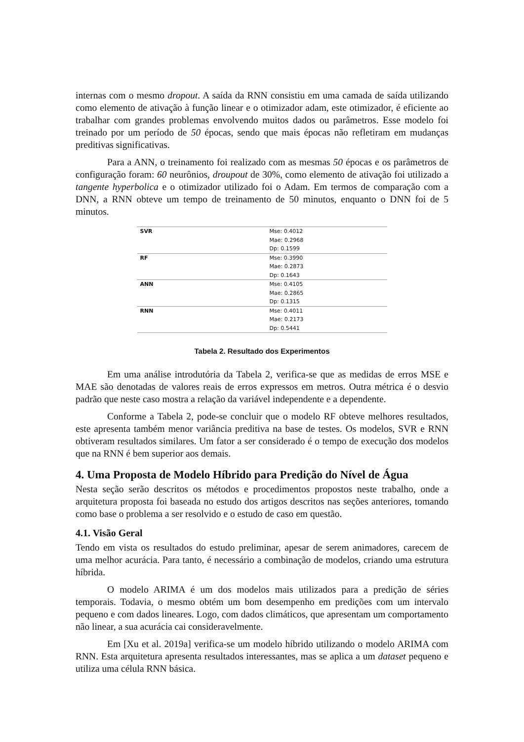internas com o mesmo dropout. A saída da RNN consistiu em uma camada de saída utilizando como elemento de ativação à função linear e o otimizador adam, este otimizador, é eficiente ao trabalhar com grandes problemas envolvendo muitos dados ou parâmetros. Esse modelo foi treinado por um período de 50 épocas, sendo que mais épocas não refletiram em mudanças preditivas significativas.
Para a ANN, o treinamento foi realizado com as mesmas 50 épocas e os parâmetros de configuração foram: 60 neurônios, droupout de 30%, como elemento de ativação foi utilizado a tangente hyperbolica e o otimizador utilizado foi o Adam. Em termos de comparação com a DNN, a RNN obteve um tempo de treinamento de 50 minutos, enquanto o DNN foi de 5 minutos.
| SVR | Mse: 0.4012 Mae: 0.2968 Dp: 0.1599 |
| RF | Mse: 0.3990 Mae: 0.2873 Dp: 0.1643 |
| ANN | Mse: 0.4105 Mae: 0.2865 Dp: 0.1315 |
| RNN | Mse: 0.4011 Mae: 0.2173 Dp: 0.5441 |
Tabela 2. Resultado dos Experimentos
Em uma análise introdutória da Tabela 2, verifica-se que as medidas de erros MSE e MAE são denotadas de valores reais de erros expressos em metros. Outra métrica é o desvio padrão que neste caso mostra a relação da variável independente e a dependente.
Conforme a Tabela 2, pode-se concluir que o modelo RF obteve melhores resultados, este apresenta também menor variância preditiva na base de testes. Os modelos, SVR e RNN obtiveram resultados similares. Um fator a ser considerado é o tempo de execução dos modelos que na RNN é bem superior aos demais.
4. Uma Proposta de Modelo Híbrido para Predição do Nível de Água
Nesta seção serão descritos os métodos e procedimentos propostos neste trabalho, onde a arquitetura proposta foi baseada no estudo dos artigos descritos nas seções anteriores, tomando como base o problema a ser resolvido e o estudo de caso em questão.
4.1. Visão Geral
Tendo em vista os resultados do estudo preliminar, apesar de serem animadores, carecem de uma melhor acurácia. Para tanto, é necessário a combinação de modelos, criando uma estrutura híbrida.
O modelo ARIMA é um dos modelos mais utilizados para a predição de séries temporais. Todavia, o mesmo obtém um bom desempenho em predições com um intervalo pequeno e com dados lineares. Logo, com dados climáticos, que apresentam um comportamento não linear, a sua acurácia cai consideravelmente.
Em [Xu et al. 2019a] verifica-se um modelo híbrido utilizando o modelo ARIMA com RNN. Esta arquitetura apresenta resultados interessantes, mas se aplica a um dataset pequeno e utiliza uma célula RNN básica.